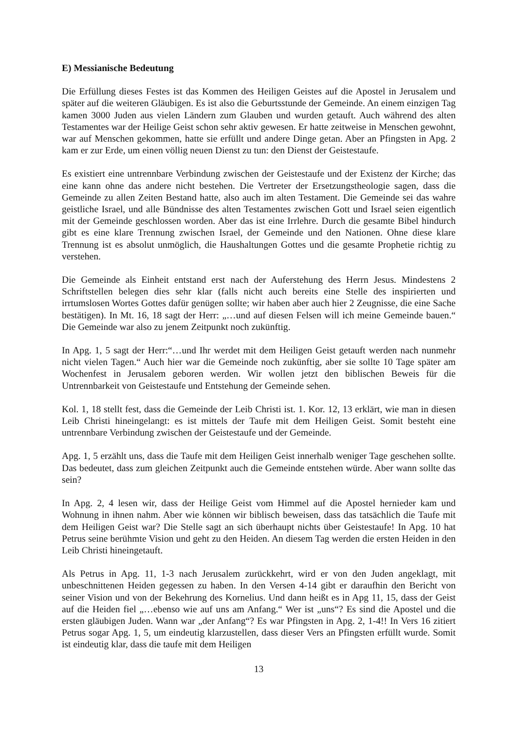E) Messianische Bedeutung
Die Erfüllung dieses Festes ist das Kommen des Heiligen Geistes auf die Apostel in Jerusalem und später auf die weiteren Gläubigen. Es ist also die Geburtsstunde der Gemeinde. An einem einzigen Tag kamen 3000 Juden aus vielen Ländern zum Glauben und wurden getauft. Auch während des alten Testamentes war der Heilige Geist schon sehr aktiv gewesen. Er hatte zeitweise in Menschen gewohnt, war auf Menschen gekommen, hatte sie erfüllt und andere Dinge getan. Aber an Pfingsten in Apg. 2 kam er zur Erde, um einen völlig neuen Dienst zu tun: den Dienst der Geistestaufe.
Es existiert eine untrennbare Verbindung zwischen der Geistestaufe und der Existenz der Kirche; das eine kann ohne das andere nicht bestehen. Die Vertreter der Ersetzungstheologie sagen, dass die Gemeinde zu allen Zeiten Bestand hatte, also auch im alten Testament. Die Gemeinde sei das wahre geistliche Israel, und alle Bündnisse des alten Testamentes zwischen Gott und Israel seien eigentlich mit der Gemeinde geschlossen worden. Aber das ist eine Irrlehre. Durch die gesamte Bibel hindurch gibt es eine klare Trennung zwischen Israel, der Gemeinde und den Nationen. Ohne diese klare Trennung ist es absolut unmöglich, die Haushaltungen Gottes und die gesamte Prophetie richtig zu verstehen.
Die Gemeinde als Einheit entstand erst nach der Auferstehung des Herrn Jesus. Mindestens 2 Schriftstellen belegen dies sehr klar (falls nicht auch bereits eine Stelle des inspirierten und irrtumslosen Wortes Gottes dafür genügen sollte; wir haben aber auch hier 2 Zeugnisse, die eine Sache bestätigen). In Mt. 16, 18 sagt der Herr: „…und auf diesen Felsen will ich meine Gemeinde bauen.“ Die Gemeinde war also zu jenem Zeitpunkt noch zukünftig.
In Apg. 1, 5 sagt der Herr:“…und Ihr werdet mit dem Heiligen Geist getauft werden nach nunmehr nicht vielen Tagen.“ Auch hier war die Gemeinde noch zukünftig, aber sie sollte 10 Tage später am Wochenfest in Jerusalem geboren werden. Wir wollen jetzt den biblischen Beweis für die Untrennbarkeit von Geistestaufe und Entstehung der Gemeinde sehen.
Kol. 1, 18 stellt fest, dass die Gemeinde der Leib Christi ist. 1. Kor. 12, 13 erklärt, wie man in diesen Leib Christi hineingelangt: es ist mittels der Taufe mit dem Heiligen Geist. Somit besteht eine untrennbare Verbindung zwischen der Geistestaufe und der Gemeinde.
Apg. 1, 5 erzählt uns, dass die Taufe mit dem Heiligen Geist innerhalb weniger Tage geschehen sollte. Das bedeutet, dass zum gleichen Zeitpunkt auch die Gemeinde entstehen würde. Aber wann sollte das sein?
In Apg. 2, 4 lesen wir, dass der Heilige Geist vom Himmel auf die Apostel hernieder kam und Wohnung in ihnen nahm. Aber wie können wir biblisch beweisen, dass das tatsächlich die Taufe mit dem Heiligen Geist war? Die Stelle sagt an sich überhaupt nichts über Geistestaufe! In Apg. 10 hat Petrus seine berühmte Vision und geht zu den Heiden. An diesem Tag werden die ersten Heiden in den Leib Christi hineingetauft.
Als Petrus in Apg. 11, 1-3 nach Jerusalem zurückkehrt, wird er von den Juden angeklagt, mit unbeschnittenen Heiden gegessen zu haben. In den Versen 4-14 gibt er daraufhin den Bericht von seiner Vision und von der Bekehrung des Kornelius. Und dann heißt es in Apg 11, 15, dass der Geist auf die Heiden fiel „…ebenso wie auf uns am Anfang.“ Wer ist „uns“? Es sind die Apostel und die ersten gläubigen Juden. Wann war „der Anfang“? Es war Pfingsten in Apg. 2, 1-4!! In Vers 16 zitiert Petrus sogar Apg. 1, 5, um eindeutig klarzustellen, dass dieser Vers an Pfingsten erfüllt wurde. Somit ist eindeutig klar, dass die taufe mit dem Heiligen
13